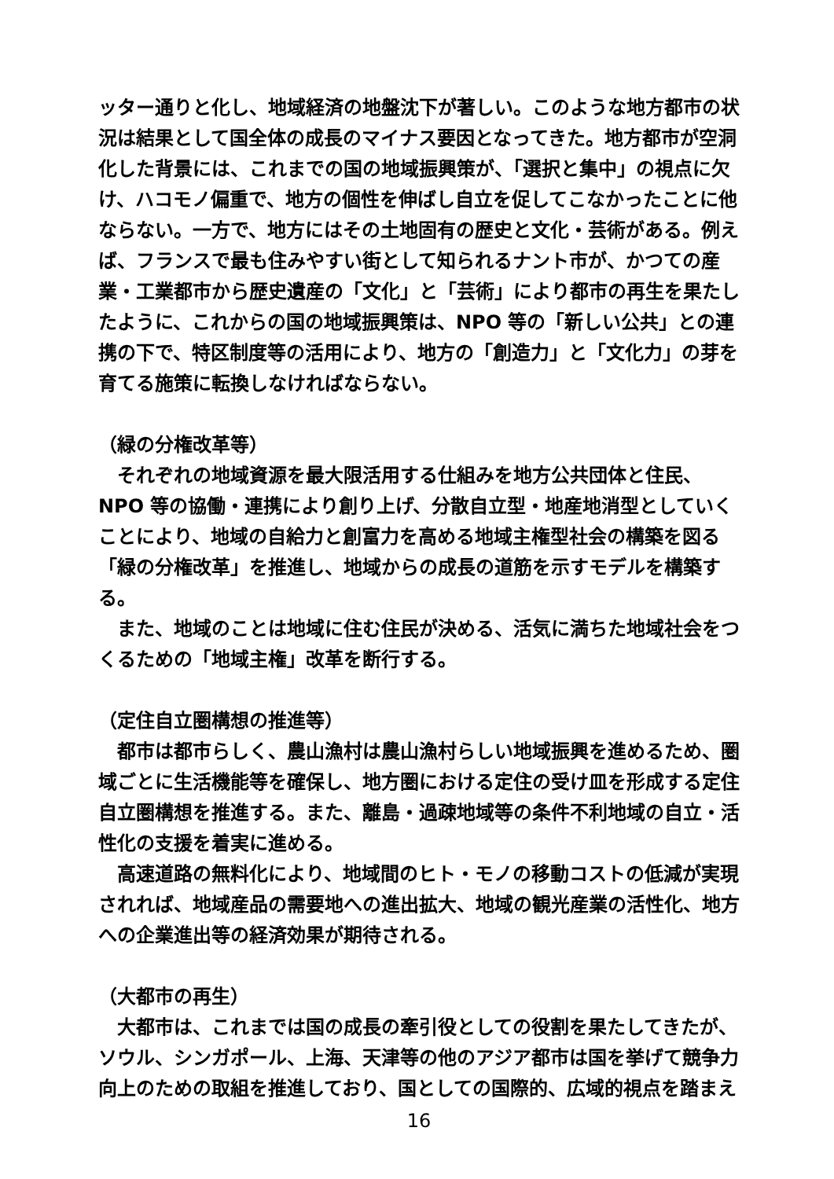ッター通りと化し、地域経済の地盤沈下が著しい。このような地方都市の状況は結果として国全体の成長のマイナス要因となってきた。地方都市が空洞化した背景には、これまでの国の地域振興策が、「選択と集中」の視点に欠け、ハコモノ偏重で、地方の個性を伸ばし自立を促してこなかったことに他ならない。一方で、地方にはその土地固有の歴史と文化・芸術がある。例えば、フランスで最も住みやすい街として知られるナント市が、かつての産業・工業都市から歴史遺産の「文化」と「芸術」により都市の再生を果たしたように、これからの国の地域振興策は、NPO 等の「新しい公共」との連携の下で、特区制度等の活用により、地方の「創造力」と「文化力」の芽を育てる施策に転換しなければならない。
（緑の分権改革等）
それぞれの地域資源を最大限活用する仕組みを地方公共団体と住民、NPO 等の協働・連携により創り上げ、分散自立型・地産地消型としていくことにより、地域の自給力と創富力を高める地域主権型社会の構築を図る「緑の分権改革」を推進し、地域からの成長の道筋を示すモデルを構築する。
また、地域のことは地域に住む住民が決める、活気に満ちた地域社会をつくるための「地域主権」改革を断行する。
（定住自立圏構想の推進等）
都市は都市らしく、農山漁村は農山漁村らしい地域振興を進めるため、圏域ごとに生活機能等を確保し、地方圏における定住の受け皿を形成する定住自立圏構想を推進する。また、離島・過疎地域等の条件不利地域の自立・活性化の支援を着実に進める。
高速道路の無料化により、地域間のヒト・モノの移動コストの低減が実現されれば、地域産品の需要地への進出拡大、地域の観光産業の活性化、地方への企業進出等の経済効果が期待される。
（大都市の再生）
大都市は、これまでは国の成長の牽引役としての役割を果たしてきたが、ソウル、シンガポール、上海、天津等の他のアジア都市は国を挙げて競争力向上のための取組を推進しており、国としての国際的、広域的視点を踏まえ
16